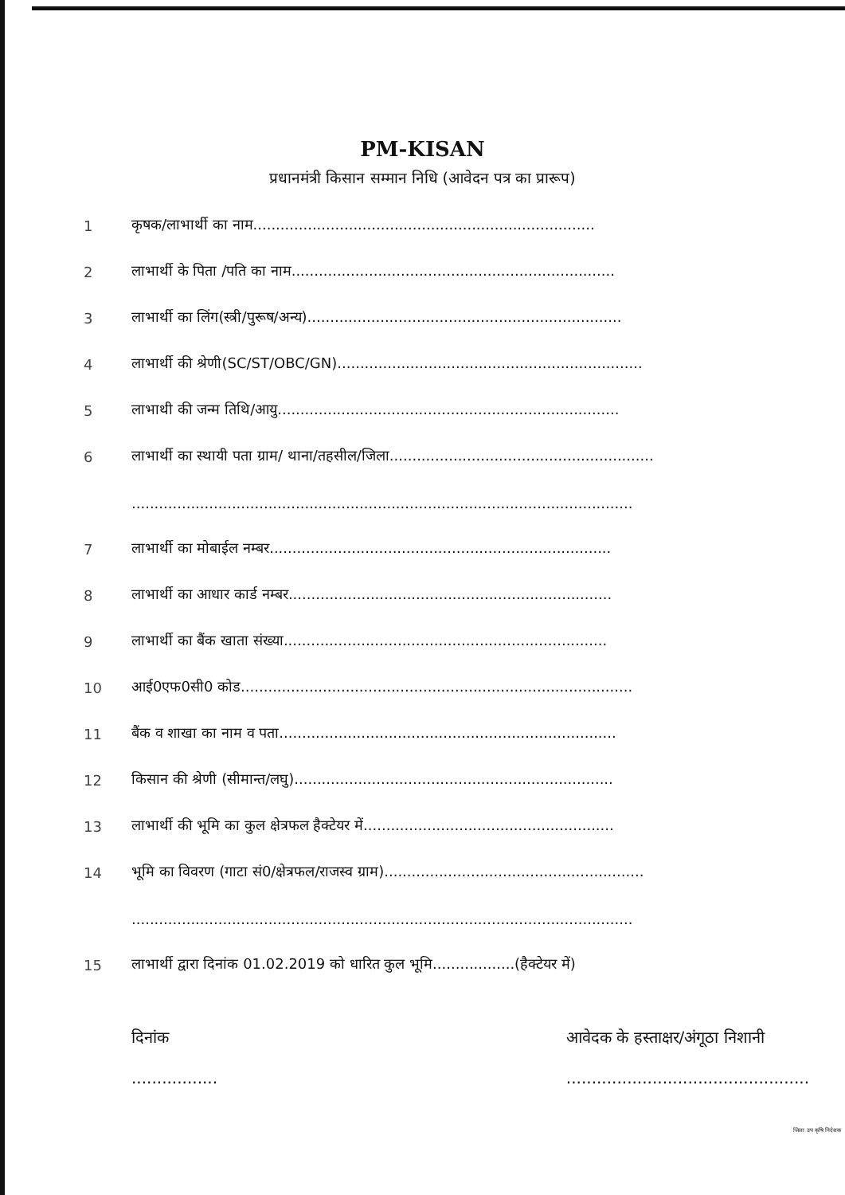PM-KISAN
प्रधानमंत्री किसान सम्मान निधि (आवेदन पत्र का प्रारूप)
1 कृषक/लाभार्थी का नाम...........................................................................
2 लाभार्थी के पिता /पति का नाम.......................................................................
3 लाभार्थी का लिंग(स्त्री/पुरूष/अन्य).....................................................................
4 लाभार्थी की श्रेणी(SC/ST/OBC/GN)...................................................................
5 लाभाथी की जन्म तिथि/आयु...........................................................................
6 लाभार्थी का स्थायी पता ग्राम/ थाना/तहसील/जिला..........................................................
..............................................................................................................
7 लाभार्थी का मोबाईल नम्बर...........................................................................
8 लाभार्थी का आधार कार्ड नम्बर.......................................................................
9 लाभार्थी का बैंक खाता संख्या.......................................................................
10 आई0एफ0सी0 कोड......................................................................................
11 बैंक व शाखा का नाम व पता..........................................................................
12 किसान की श्रेणी (सीमान्त/लघु)......................................................................
13 लाभार्थी की भूमि का कुल क्षेत्रफल हैक्टेयर में.......................................................
14 भूमि का विवरण (गाटा सं0/क्षेत्रफल/राजस्व ग्राम).........................................................
..............................................................................................................
15 लाभार्थी द्वारा दिनांक 01.02.2019 को धारित कुल भूमि..................(हैक्टेयर में)
दिनांक
.................
आवेदक के हस्ताक्षर/अंगूठा निशानी
................................................
जिला उप कृषि निदेशक